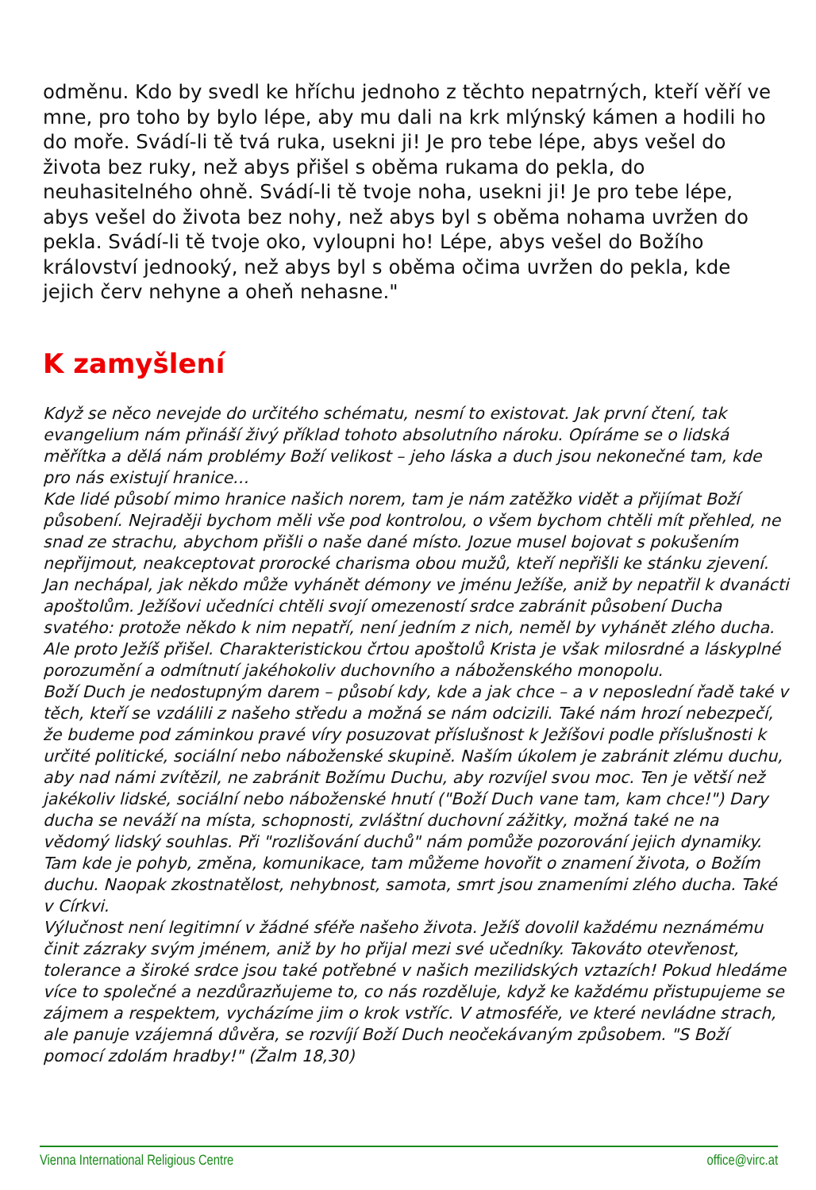odměnu. Kdo by svedl ke hříchu jednoho z těchto nepatrných, kteří věří ve mne, pro toho by bylo lépe, aby mu dali na krk mlýnský kámen a hodili ho do moře. Svádí-li tě tvá ruka, usekni ji! Je pro tebe lépe, abys vešel do života bez ruky, než abys přišel s oběma rukama do pekla, do neuhasitelného ohně. Svádí-li tě tvoje noha, usekni ji! Je pro tebe lépe, abys vešel do života bez nohy, než abys byl s oběma nohama uvržen do pekla. Svádí-li tě tvoje oko, vyloupni ho! Lépe, abys vešel do Božího království jednooký, než abys byl s oběma očima uvržen do pekla, kde jejich červ nehyne a oheň nehasne."
K zamyšlení
Když se něco nevejde do určitého schématu, nesmí to existovat. Jak první čtení, tak evangelium nám přináší živý příklad tohoto absolutního nároku. Opíráme se o lidská měřítka a dělá nám problémy Boží velikost – jeho láska a duch jsou nekonečné tam, kde pro nás existují hranice…
Kde lidé působí mimo hranice našich norem, tam je nám zatěžko vidět a přijímat Boží působení. Nejraději bychom měli vše pod kontrolou, o všem bychom chtěli mít přehled, ne snad ze strachu, abychom přišli o naše dané místo. Jozue musel bojovat s pokušením nepřijmout, neakceptovat prorocké charisma obou mužů, kteří nepřišli ke stánku zjevení. Jan nechápal, jak někdo může vyhánět démony ve jménu Ježíše, aniž by nepatřil k dvanácti apoštolům. Ježíšovi učedníci chtěli svojí omezeností srdce zabránit působení Ducha svatého: protože někdo k nim nepatří, není jedním z nich, neměl by vyhánět zlého ducha. Ale proto Ježíš přišel. Charakteristickou črtou apoštolů Krista je však milosrdné a láskyplné porozumění a odmítnutí jakéhokoliv duchovního a náboženského monopolu.
Boží Duch je nedostupným darem – působí kdy, kde a jak chce – a v neposlední řadě také v těch, kteří se vzdálili z našeho středu a možná se nám odcizili. Také nám hrozí nebezpečí, že budeme pod záminkou pravé víry posuzovat příslušnost k Ježíšovi podle příslušnosti k určité politické, sociální nebo náboženské skupině. Naším úkolem je zabránit zlému duchu, aby nad námi zvítězil, ne zabránit Božímu Duchu, aby rozvíjel svou moc. Ten je větší než jakékoliv lidské, sociální nebo náboženské hnutí ("Boží Duch vane tam, kam chce!") Dary ducha se neváží na místa, schopnosti, zvláštní duchovní zážitky, možná také ne na vědomý lidský souhlas. Při "rozlišování duchů" nám pomůže pozorování jejich dynamiky. Tam kde je pohyb, změna, komunikace, tam můžeme hovořit o znamení života, o Božím duchu. Naopak zkostnatělost, nehybnost, samota, smrt jsou znameními zlého ducha. Také v Církvi.
Výlučnost není legitimní v žádné sféře našeho života. Ježíš dovolil každému neznámému činit zázraky svým jménem, aniž by ho přijal mezi své učedníky. Takováto otevřenost, tolerance a široké srdce jsou také potřebné v našich mezilidských vztazích! Pokud hledáme více to společné a nezdůrazňujeme to, co nás rozděluje, když ke každému přistupujeme se zájmem a respektem, vycházíme jim o krok vstříc. V atmosféře, ve které nevládne strach, ale panuje vzájemná důvěra, se rozvíjí Boží Duch neočekávaným způsobem. "S Boží pomocí zdolám hradby!" (Žalm 18,30)
Vienna International Religious Centre office@virc.at